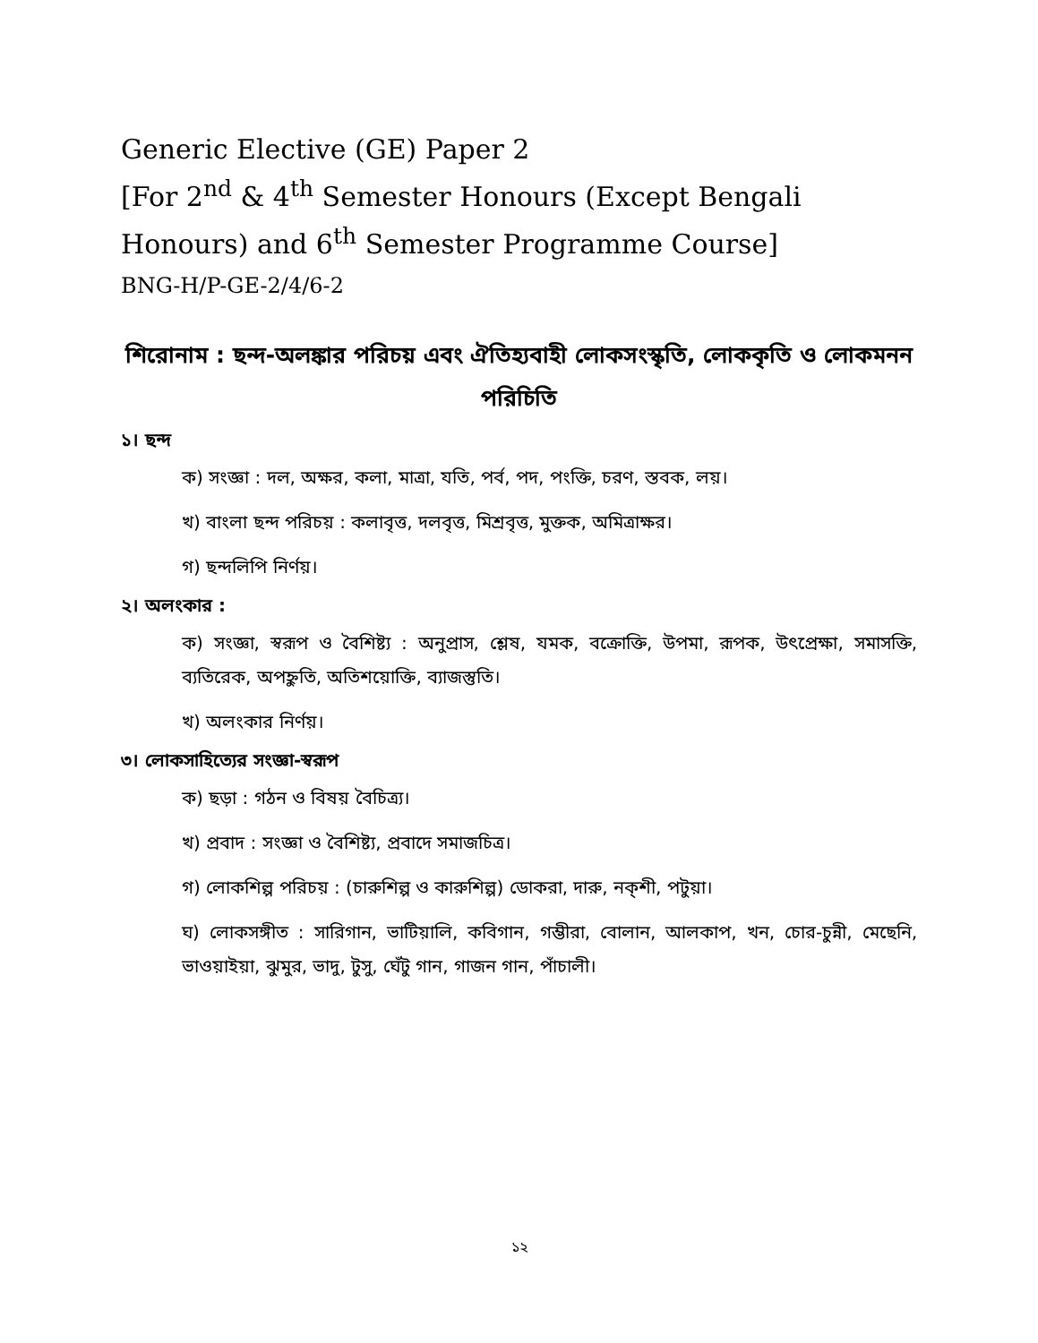Generic Elective (GE) Paper 2
[For 2<sup>nd</sup> & 4<sup>th</sup> Semester Honours (Except Bengali Honours) and 6<sup>th</sup> Semester Programme Course]
BNG-H/P-GE-2/4/6-2
শিরোনাম : ছন্দ-অলঙ্কার পরিচয় এবং ঐতিহ্যবাহী লোকসংস্কৃতি, লোককৃতি ও লোকমনন পরিচিতি
১। ছন্দ
ক) সংজ্ঞা : দল, অক্ষর, কলা, মাত্রা, যতি, পর্ব, পদ, পংক্তি, চরণ, স্তবক, লয়।
খ) বাংলা ছন্দ পরিচয় : কলাবৃত্ত, দলবৃত্ত, মিশ্রবৃত্ত, মুক্তক, অমিত্রাক্ষর।
গ) ছন্দলিপি নির্ণয়।
২। অলংকার :
ক) সংজ্ঞা, স্বরূপ ও বৈশিষ্ট্য : অনুপ্রাস, শ্লেষ, যমক, বক্রোক্তি, উপমা, রূপক, উৎপ্রেক্ষা, সমাসক্তি, ব্যতিরেক, অপহ্নুতি, অতিশয়োক্তি, ব্যাজস্তুতি।
খ) অলংকার নির্ণয়।
৩। লোকসাহিত্যের সংজ্ঞা-স্বরূপ
ক) ছড়া : গঠন ও বিষয় বৈচিত্র্য।
খ) প্রবাদ : সংজ্ঞা ও বৈশিষ্ট্য, প্রবাদে সমাজচিত্র।
গ) লোকশিল্প পরিচয় : (চারুশিল্প ও কারুশিল্প) ডোকরা, দারু, নক্‌শী, পটুয়া।
ঘ) লোকসঙ্গীত : সারিগান, ভাটিয়ালি, কবিগান, গম্ভীরা, বোলান, আলকাপ, খন, চোর-চুন্নী, মেছেনি, ভাওয়াইয়া, ঝুমুর, ভাদু, টুসু, ঘেঁটু গান, গাজন গান, পাঁচালী।
১২